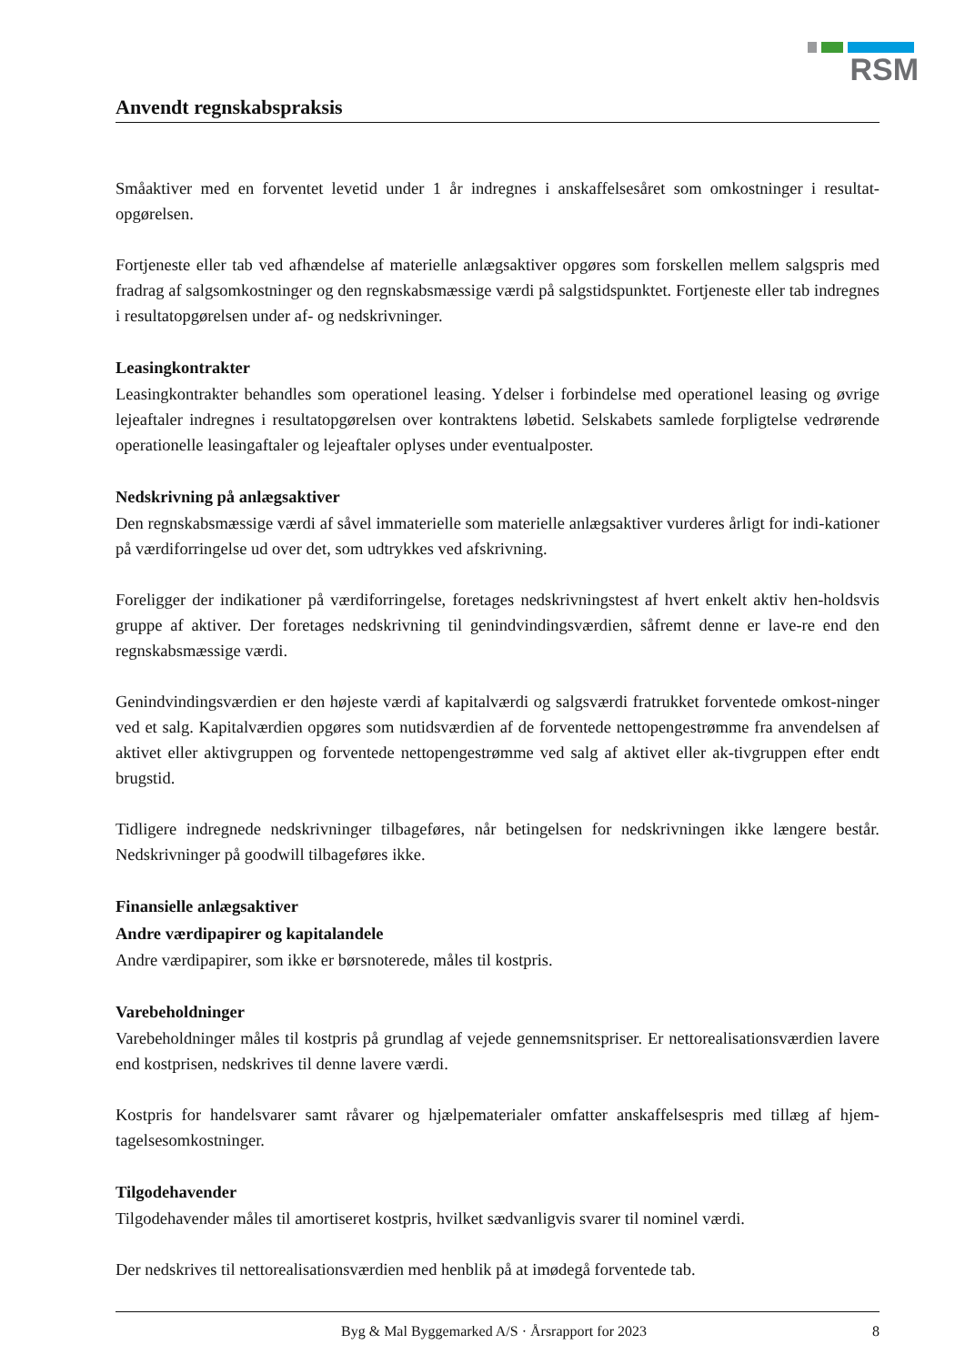RSM
Anvendt regnskabspraksis
Småaktiver med en forventet levetid under 1 år indregnes i anskaffelsesåret som omkostninger i resultat-opgørelsen.
Fortjeneste eller tab ved afhændelse af materielle anlægsaktiver opgøres som forskellen mellem salgspris med fradrag af salgsomkostninger og den regnskabsmæssige værdi på salgstidspunktet. Fortjeneste eller tab indregnes i resultatopgørelsen under af- og nedskrivninger.
Leasingkontrakter
Leasingkontrakter behandles som operationel leasing. Ydelser i forbindelse med operationel leasing og øvrige lejeaftaler indregnes i resultatopgørelsen over kontraktens løbetid. Selskabets samlede forpligtelse vedrørende operationelle leasingaftaler og lejeaftaler oplyses under eventualposter.
Nedskrivning på anlægsaktiver
Den regnskabsmæssige værdi af såvel immaterielle som materielle anlægsaktiver vurderes årligt for indi-kationer på værdiforringelse ud over det, som udtrykkes ved afskrivning.
Foreligger der indikationer på værdiforringelse, foretages nedskrivningstest af hvert enkelt aktiv hen-holdsvis gruppe af aktiver. Der foretages nedskrivning til genindvindingsværdien, såfremt denne er lave-re end den regnskabsmæssige værdi.
Genindvindingsværdien er den højeste værdi af kapitalværdi og salgsværdi fratrukket forventede omkost-ninger ved et salg. Kapitalværdien opgøres som nutidsværdien af de forventede nettopengestrømme fra anvendelsen af aktivet eller aktivgruppen og forventede nettopengestrømme ved salg af aktivet eller ak-tivgruppen efter endt brugstid.
Tidligere indregnede nedskrivninger tilbageføres, når betingelsen for nedskrivningen ikke længere består. Nedskrivninger på goodwill tilbageføres ikke.
Finansielle anlægsaktiver
Andre værdipapirer og kapitalandele
Andre værdipapirer, som ikke er børsnoterede, måles til kostpris.
Varebeholdninger
Varebeholdninger måles til kostpris på grundlag af vejede gennemsnitspriser. Er nettorealisationsværdien lavere end kostprisen, nedskrives til denne lavere værdi.
Kostpris for handelsvarer samt råvarer og hjælpematerialer omfatter anskaffelsespris med tillæg af hjem-tagelsesomkostninger.
Tilgodehavender
Tilgodehavender måles til amortiseret kostpris, hvilket sædvanligvis svarer til nominel værdi.
Der nedskrives til nettorealisationsværdien med henblik på at imødegå forventede tab.
Byg & Mal Byggemarked A/S · Årsrapport for 2023 8